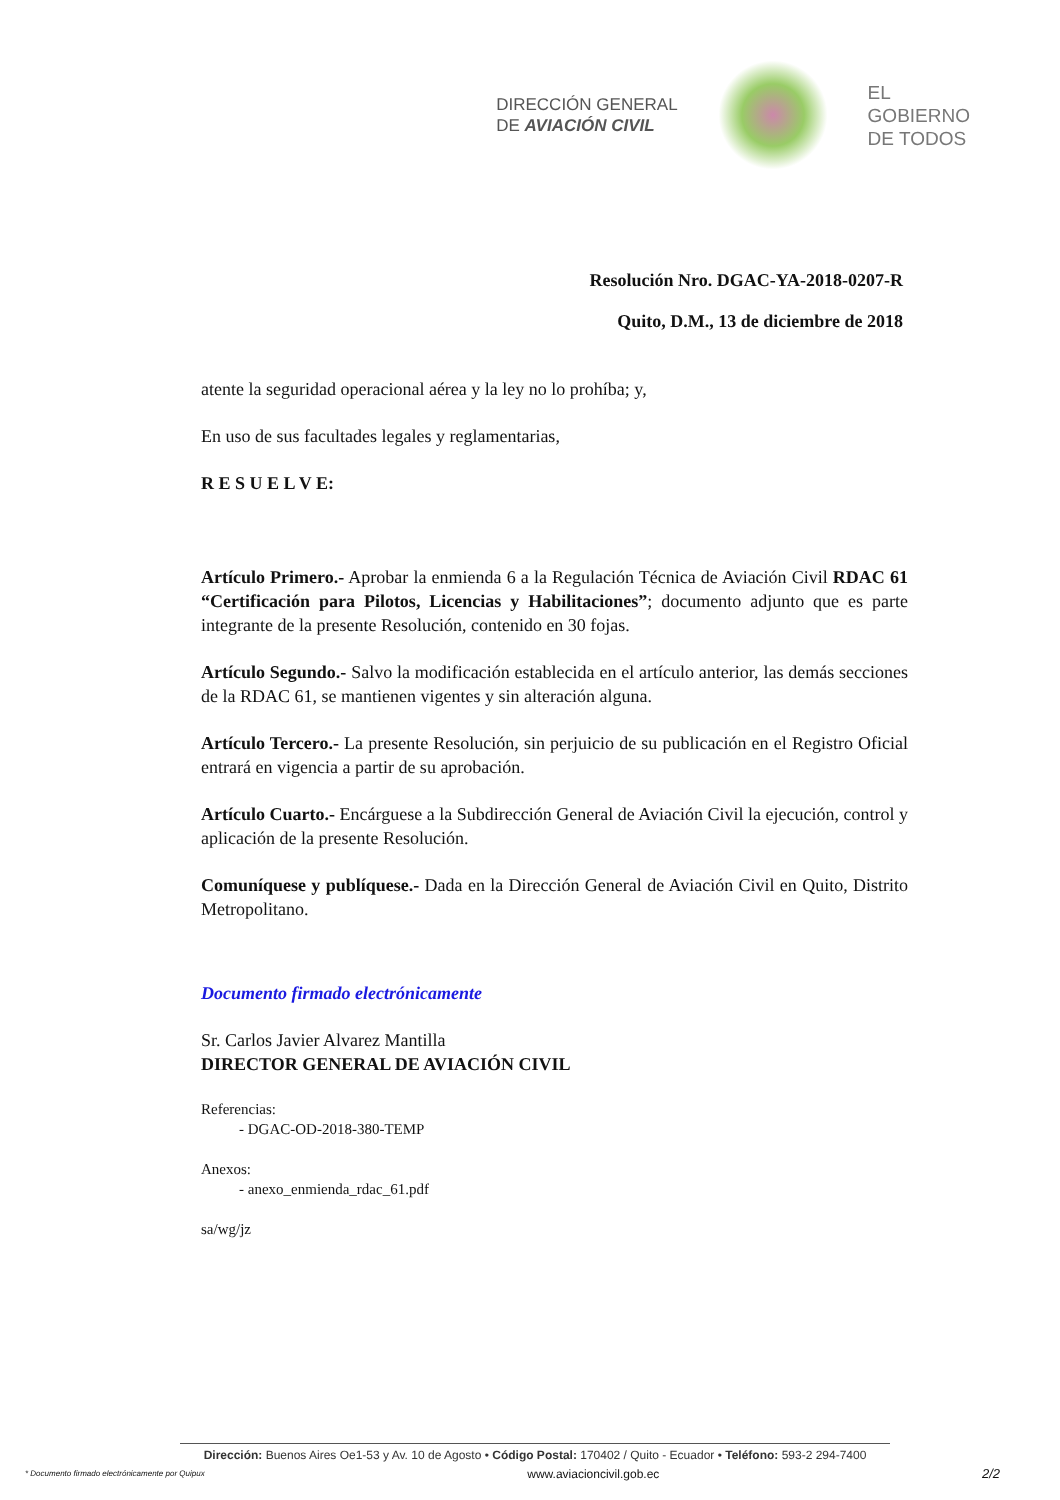DIRECCIÓN GENERAL
DE AVIACIÓN CIVIL
EL
GOBIERNO
DE TODOS
Resolución Nro. DGAC-YA-2018-0207-R
Quito, D.M., 13 de diciembre de 2018
atente la seguridad operacional aérea y la ley no lo prohíba; y,
En uso de sus facultades legales y reglamentarias,
R E S U E L V E:
Artículo Primero.- Aprobar la enmienda 6 a la Regulación Técnica de Aviación Civil RDAC 61 “Certificación para Pilotos, Licencias y Habilitaciones”; documento adjunto que es parte integrante de la presente Resolución, contenido en 30 fojas.
Artículo Segundo.- Salvo la modificación establecida en el artículo anterior, las demás secciones de la RDAC 61, se mantienen vigentes y sin alteración alguna.
Artículo Tercero.- La presente Resolución, sin perjuicio de su publicación en el Registro Oficial entrará en vigencia a partir de su aprobación.
Artículo Cuarto.- Encárguese a la Subdirección General de Aviación Civil la ejecución, control y aplicación de la presente Resolución.
Comuníquese y publíquese.- Dada en la Dirección General de Aviación Civil en Quito, Distrito Metropolitano.
Documento firmado electrónicamente
Sr. Carlos Javier Alvarez Mantilla
DIRECTOR GENERAL DE AVIACIÓN CIVIL
Referencias:
- DGAC-OD-2018-380-TEMP
Anexos:
- anexo_enmienda_rdac_61.pdf
sa/wg/jz
Dirección: Buenos Aires Oe1-53 y Av. 10 de Agosto • Código Postal: 170402 / Quito - Ecuador • Teléfono: 593-2 294-7400
* Documento firmado electrónicamente por Quipux www.aviacioncivil.gob.ec 2/2